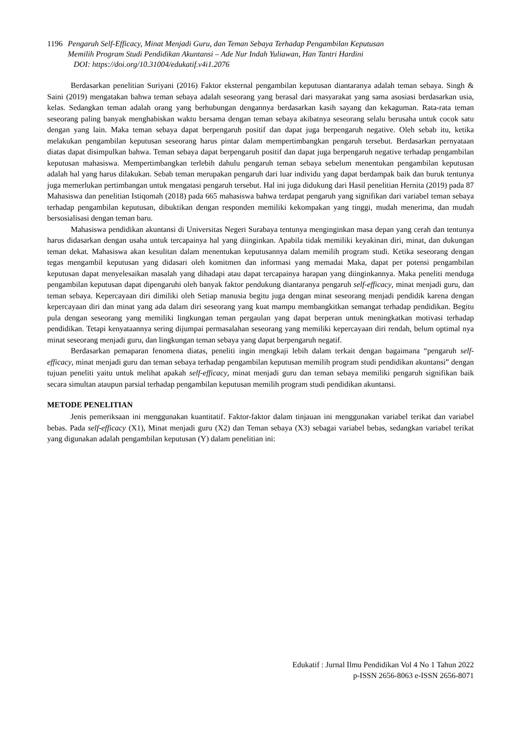1196 Pengaruh Self-Efficacy, Minat Menjadi Guru, dan Teman Sebaya Terhadap Pengambilan Keputusan
Memilih Program Studi Pendidikan Akuntansi – Ade Nur Indah Yuliawan, Han Tantri Hardini
DOI: https://doi.org/10.31004/edukatif.v4i1.2076
Berdasarkan penelitian Suriyani (2016) Faktor eksternal pengambilan keputusan diantaranya adalah teman sebaya. Singh & Saini (2019) mengatakan bahwa teman sebaya adalah seseorang yang berasal dari masyarakat yang sama asosiasi berdasarkan usia, kelas. Sedangkan teman adalah orang yang berhubungan dengannya berdasarkan kasih sayang dan kekaguman. Rata-rata teman seseorang paling banyak menghabiskan waktu bersama dengan teman sebaya akibatnya seseorang selalu berusaha untuk cocok satu dengan yang lain. Maka teman sebaya dapat berpengaruh positif dan dapat juga berpengaruh negative. Oleh sebab itu, ketika melakukan pengambilan keputusan seseorang harus pintar dalam mempertimbangkan pengaruh tersebut. Berdasarkan pernyataan diatas dapat disimpulkan bahwa. Teman sebaya dapat berpengaruh positif dan dapat juga berpengaruh negative terhadap pengambilan keputusan mahasiswa. Mempertimbangkan terlebih dahulu pengaruh teman sebaya sebelum menentukan pengambilan keputusan adalah hal yang harus dilakukan. Sebab teman merupakan pengaruh dari luar individu yang dapat berdampak baik dan buruk tentunya juga memerlukan pertimbangan untuk mengatasi pengaruh tersebut. Hal ini juga didukung dari Hasil penelitian Hernita (2019) pada 87 Mahasiswa dan penelitian Istiqomah (2018) pada 665 mahasiswa bahwa terdapat pengaruh yang signifikan dari variabel teman sebaya terhadap pengambilan keputusan, dibuktikan dengan responden memiliki kekompakan yang tinggi, mudah menerima, dan mudah bersosialisasi dengan teman baru.
Mahasiswa pendidikan akuntansi di Universitas Negeri Surabaya tentunya menginginkan masa depan yang cerah dan tentunya harus didasarkan dengan usaha untuk tercapainya hal yang diinginkan. Apabila tidak memiliki keyakinan diri, minat, dan dukungan teman dekat. Mahasiswa akan kesulitan dalam menentukan keputusannya dalam memilih program studi. Ketika seseorang dengan tegas mengambil keputusan yang didasari oleh komitmen dan informasi yang memadai Maka, dapat per potensi pengambilan keputusan dapat menyelesaikan masalah yang dihadapi atau dapat tercapainya harapan yang diinginkannya. Maka peneliti menduga pengambilan keputusan dapat dipengaruhi oleh banyak faktor pendukung diantaranya pengaruh self-efficacy, minat menjadi guru, dan teman sebaya. Kepercayaan diri dimiliki oleh Setiap manusia begitu juga dengan minat seseorang menjadi pendidik karena dengan kepercayaan diri dan minat yang ada dalam diri seseorang yang kuat mampu membangkitkan semangat terhadap pendidikan. Begitu pula dengan seseorang yang memiliki lingkungan teman pergaulan yang dapat berperan untuk meningkatkan motivasi terhadap pendidikan. Tetapi kenyataannya sering dijumpai permasalahan seseorang yang memiliki kepercayaan diri rendah, belum optimal nya minat seseorang menjadi guru, dan lingkungan teman sebaya yang dapat berpengaruh negatif.
Berdasarkan pemaparan fenomena diatas, peneliti ingin mengkaji lebih dalam terkait dengan bagaimana “pengaruh self-efficacy, minat menjadi guru dan teman sebaya terhadap pengambilan keputusan memilih program studi pendidikan akuntansi” dengan tujuan peneliti yaitu untuk melihat apakah self-efficacy, minat menjadi guru dan teman sebaya memiliki pengaruh signifikan baik secara simultan ataupun parsial terhadap pengambilan keputusan memilih program studi pendidikan akuntansi.
METODE PENELITIAN
Jenis pemeriksaan ini menggunakan kuantitatif. Faktor-faktor dalam tinjauan ini menggunakan variabel terikat dan variabel bebas. Pada self-efficacy (X1), Minat menjadi guru (X2) dan Teman sebaya (X3) sebagai variabel bebas, sedangkan variabel terikat yang digunakan adalah pengambilan keputusan (Y) dalam penelitian ini:
Edukatif : Jurnal Ilmu Pendidikan Vol 4 No 1 Tahun 2022
p-ISSN 2656-8063 e-ISSN 2656-8071